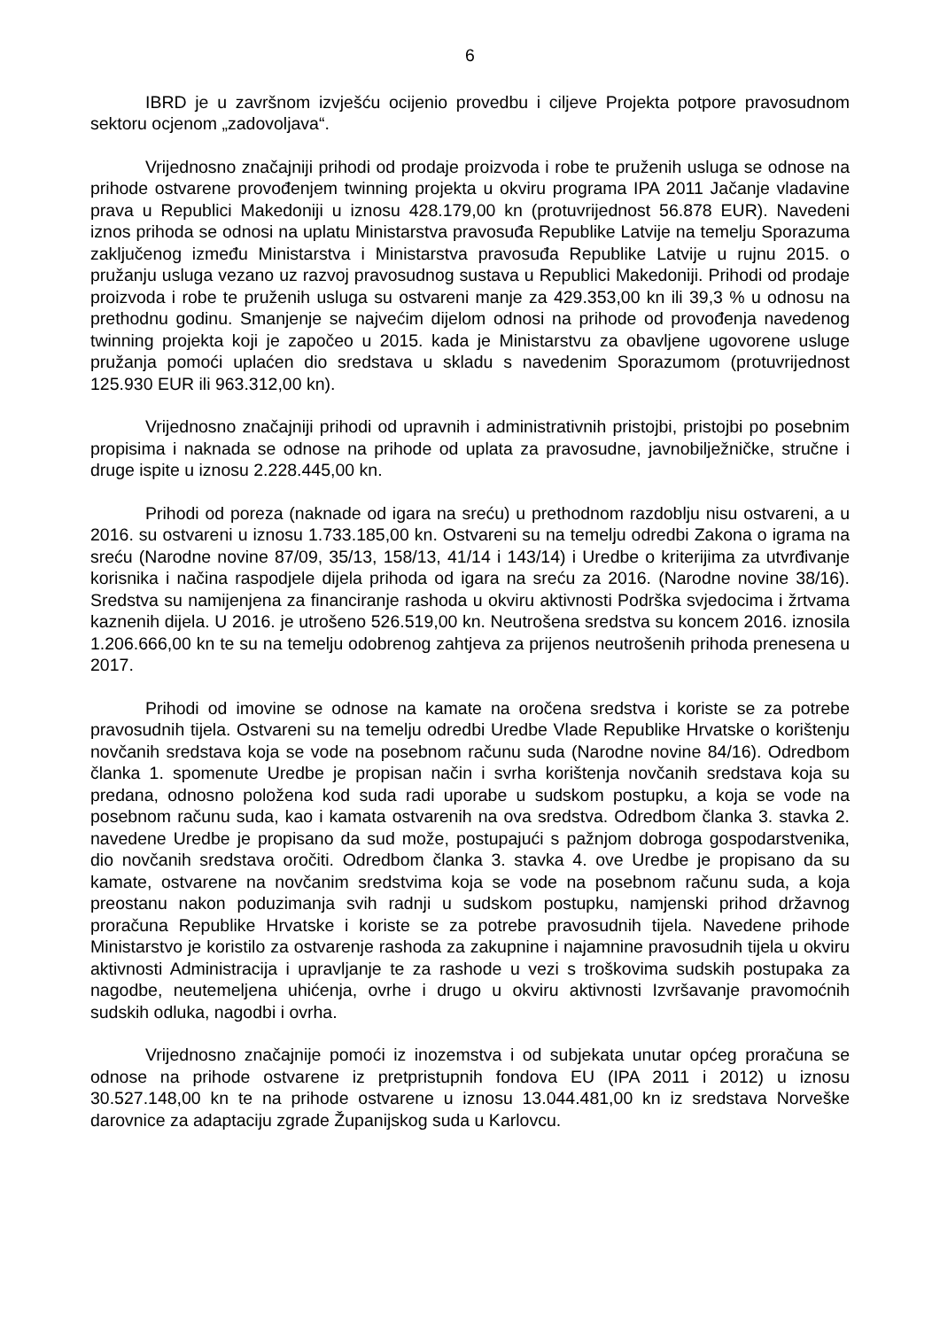6
IBRD je u završnom izvješću ocijenio provedbu i ciljeve Projekta potpore pravosudnom sektoru ocjenom „zadovoljava“.
Vrijednosno značajniji prihodi od prodaje proizvoda i robe te pruženih usluga se odnose na prihode ostvarene provođenjem twinning projekta u okviru programa IPA 2011 Jačanje vladavine prava u Republici Makedoniji u iznosu 428.179,00 kn (protuvrijednost 56.878 EUR). Navedeni iznos prihoda se odnosi na uplatu Ministarstva pravosuđa Republike Latvije na temelju Sporazuma zaključenog između Ministarstva i Ministarstva pravosuđa Republike Latvije u rujnu 2015. o pružanju usluga vezano uz razvoj pravosudnog sustava u Republici Makedoniji. Prihodi od prodaje proizvoda i robe te pruženih usluga su ostvareni manje za 429.353,00 kn ili 39,3 % u odnosu na prethodnu godinu. Smanjenje se najvećim dijelom odnosi na prihode od provođenja navedenog twinning projekta koji je započeo u 2015. kada je Ministarstvu za obavljene ugovorene usluge pružanja pomoći uplaćen dio sredstava u skladu s navedenim Sporazumom (protuvrijednost 125.930 EUR ili 963.312,00 kn).
Vrijednosno značajniji prihodi od upravnih i administrativnih pristojbi, pristojbi po posebnim propisima i naknada se odnose na prihode od uplata za pravosudne, javnobilježničke, stručne i druge ispite u iznosu 2.228.445,00 kn.
Prihodi od poreza (naknade od igara na sreću) u prethodnom razdoblju nisu ostvareni, a u 2016. su ostvareni u iznosu 1.733.185,00 kn. Ostvareni su na temelju odredbi Zakona o igrama na sreću (Narodne novine 87/09, 35/13, 158/13, 41/14 i 143/14) i Uredbe o kriterijima za utvrđivanje korisnika i načina raspodjele dijela prihoda od igara na sreću za 2016. (Narodne novine 38/16). Sredstva su namijenjena za financiranje rashoda u okviru aktivnosti Podrška svjedocima i žrtvama kaznenih dijela. U 2016. je utrošeno 526.519,00 kn. Neutrošena sredstva su koncem 2016. iznosila 1.206.666,00 kn te su na temelju odobrenog zahtjeva za prijenos neutrošenih prihoda prenesena u 2017.
Prihodi od imovine se odnose na kamate na oročena sredstva i koriste se za potrebe pravosudnih tijela. Ostvareni su na temelju odredbi Uredbe Vlade Republike Hrvatske o korištenju novčanih sredstava koja se vode na posebnom računu suda (Narodne novine 84/16). Odredbom članka 1. spomenute Uredbe je propisan način i svrha korištenja novčanih sredstava koja su predana, odnosno položena kod suda radi uporabe u sudskom postupku, a koja se vode na posebnom računu suda, kao i kamata ostvarenih na ova sredstva. Odredbom članka 3. stavka 2. navedene Uredbe je propisano da sud može, postupajući s pažnjom dobroga gospodarstvenika, dio novčanih sredstava oročiti. Odredbom članka 3. stavka 4. ove Uredbe je propisano da su kamate, ostvarene na novčanim sredstvima koja se vode na posebnom računu suda, a koja preostanu nakon poduzimanja svih radnji u sudskom postupku, namjenski prihod državnog proračuna Republike Hrvatske i koriste se za potrebe pravosudnih tijela. Navedene prihode Ministarstvo je koristilo za ostvarenje rashoda za zakupnine i najamnine pravosudnih tijela u okviru aktivnosti Administracija i upravljanje te za rashode u vezi s troškovima sudskih postupaka za nagodbe, neutemeljena uhićenja, ovrhe i drugo u okviru aktivnosti Izvršavanje pravomoćnih sudskih odluka, nagodbi i ovrha.
Vrijednosno značajnije pomoći iz inozemstva i od subjekata unutar općeg proračuna se odnose na prihode ostvarene iz pretpristupnih fondova EU (IPA 2011 i 2012) u iznosu 30.527.148,00 kn te na prihode ostvarene u iznosu 13.044.481,00 kn iz sredstava Norveške darovnice za adaptaciju zgrade Županijskog suda u Karlovcu.